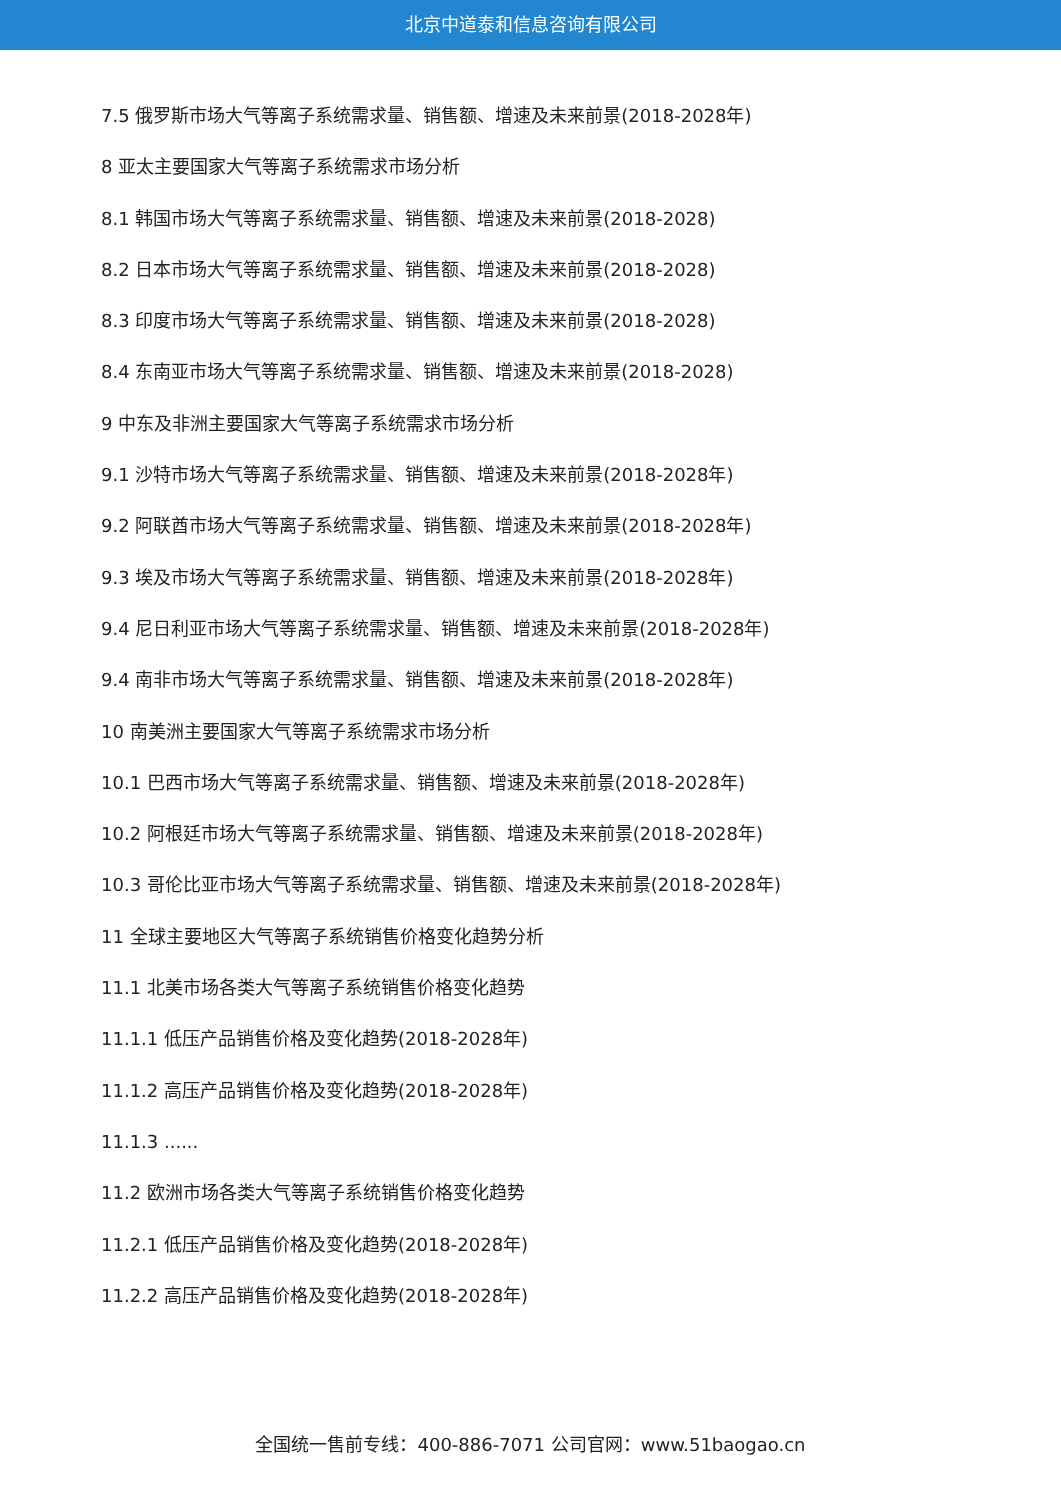北京中道泰和信息咨询有限公司
7.5 俄罗斯市场大气等离子系统需求量、销售额、增速及未来前景(2018-2028年)
8 亚太主要国家大气等离子系统需求市场分析
8.1 韩国市场大气等离子系统需求量、销售额、增速及未来前景(2018-2028)
8.2 日本市场大气等离子系统需求量、销售额、增速及未来前景(2018-2028)
8.3 印度市场大气等离子系统需求量、销售额、增速及未来前景(2018-2028)
8.4 东南亚市场大气等离子系统需求量、销售额、增速及未来前景(2018-2028)
9 中东及非洲主要国家大气等离子系统需求市场分析
9.1 沙特市场大气等离子系统需求量、销售额、增速及未来前景(2018-2028年)
9.2 阿联酋市场大气等离子系统需求量、销售额、增速及未来前景(2018-2028年)
9.3 埃及市场大气等离子系统需求量、销售额、增速及未来前景(2018-2028年)
9.4 尼日利亚市场大气等离子系统需求量、销售额、增速及未来前景(2018-2028年)
9.4 南非市场大气等离子系统需求量、销售额、增速及未来前景(2018-2028年)
10 南美洲主要国家大气等离子系统需求市场分析
10.1 巴西市场大气等离子系统需求量、销售额、增速及未来前景(2018-2028年)
10.2 阿根廷市场大气等离子系统需求量、销售额、增速及未来前景(2018-2028年)
10.3 哥伦比亚市场大气等离子系统需求量、销售额、增速及未来前景(2018-2028年)
11 全球主要地区大气等离子系统销售价格变化趋势分析
11.1 北美市场各类大气等离子系统销售价格变化趋势
11.1.1 低压产品销售价格及变化趋势(2018-2028年)
11.1.2 高压产品销售价格及变化趋势(2018-2028年)
11.1.3 ......
11.2 欧洲市场各类大气等离子系统销售价格变化趋势
11.2.1 低压产品销售价格及变化趋势(2018-2028年)
11.2.2 高压产品销售价格及变化趋势(2018-2028年)
全国统一售前专线：400-886-7071 公司官网：www.51baogao.cn